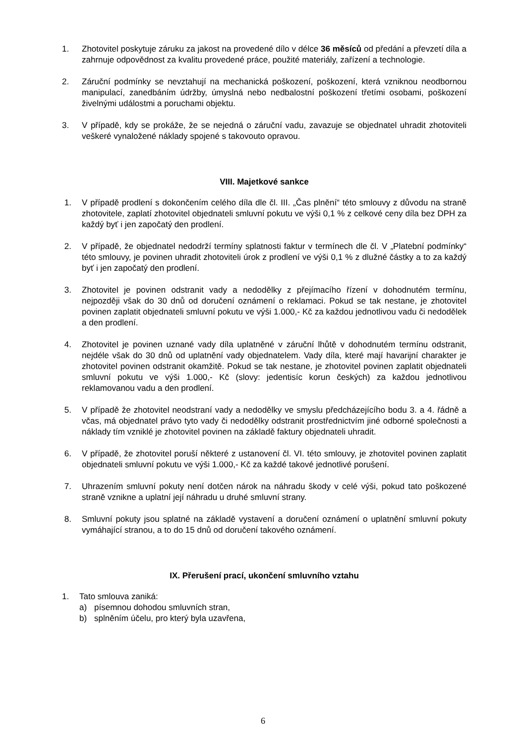1. Zhotovitel poskytuje záruku za jakost na provedené dílo v délce 36 měsíců od předání a převzetí díla a zahrnuje odpovědnost za kvalitu provedené práce, použité materiály, zařízení a technologie.
2. Záruční podmínky se nevztahují na mechanická poškození, poškození, která vzniknou neodbornou manipulací, zanedbáním údržby, úmyslná nebo nedbalostní poškození třetími osobami, poškození živelnými událostmi a poruchami objektu.
3. V případě, kdy se prokáže, že se nejedná o záruční vadu, zavazuje se objednatel uhradit zhotoviteli veškeré vynaložené náklady spojené s takovouto opravou.
VIII. Majetkové sankce
1. V případě prodlení s dokončením celého díla dle čl. III. „Čas plnění“ této smlouvy z důvodu na straně zhotovitele, zaplatí zhotovitel objednateli smluvní pokutu ve výši 0,1 % z celkové ceny díla bez DPH za každý byť i jen započatý den prodlení.
2. V případě, že objednatel nedodrží termíny splatnosti faktur v termínech dle čl. V „Platební podmínky“ této smlouvy, je povinen uhradit zhotoviteli úrok z prodlení ve výši 0,1 % z dlužné částky a to za každý byť i jen započatý den prodlení.
3. Zhotovitel je povinen odstranit vady a nedodělky z přejímacího řízení v dohodnutém termínu, nejpozději však do 30 dnů od doručení oznámení o reklamaci. Pokud se tak nestane, je zhotovitel povinen zaplatit objednateli smluvní pokutu ve výši 1.000,- Kč za každou jednotlivou vadu či nedodělek a den prodlení.
4. Zhotovitel je povinen uznané vady díla uplatněné v záruční lhůtě v dohodnutém termínu odstranit, nejdéle však do 30 dnů od uplatnění vady objednatelem. Vady díla, které mají havarijní charakter je zhotovitel povinen odstranit okamžitě. Pokud se tak nestane, je zhotovitel povinen zaplatit objednateli smluvní pokutu ve výši 1.000,- Kč (slovy: jedentisíc korun českých) za každou jednotlivou reklamovanou vadu a den prodlení.
5. V případě že zhotovitel neodstraní vady a nedodělky ve smyslu předcházejícího bodu 3. a 4. řádně a včas, má objednatel právo tyto vady či nedodělky odstranit prostřednictvím jiné odborné společnosti a náklady tím vzniklé je zhotovitel povinen na základě faktury objednateli uhradit.
6. V případě, že zhotovitel poruší některé z ustanovení čl. VI. této smlouvy, je zhotovitel povinen zaplatit objednateli smluvní pokutu ve výši 1.000,- Kč za každé takové jednotlivé porušení.
7. Uhrazením smluvní pokuty není dotčen nárok na náhradu škody v celé výši, pokud tato poškozené straně vznikne a uplatní její náhradu u druhé smluvní strany.
8. Smluvní pokuty jsou splatné na základě vystavení a doručení oznámení o uplatnění smluvní pokuty vymáhající stranou, a to do 15 dnů od doručení takového oznámení.
IX. Přerušení prací, ukončení smluvního vztahu
1. Tato smlouva zaniká:
a) písemnou dohodou smluvních stran,
b) splněním účelu, pro který byla uzavřena,
6